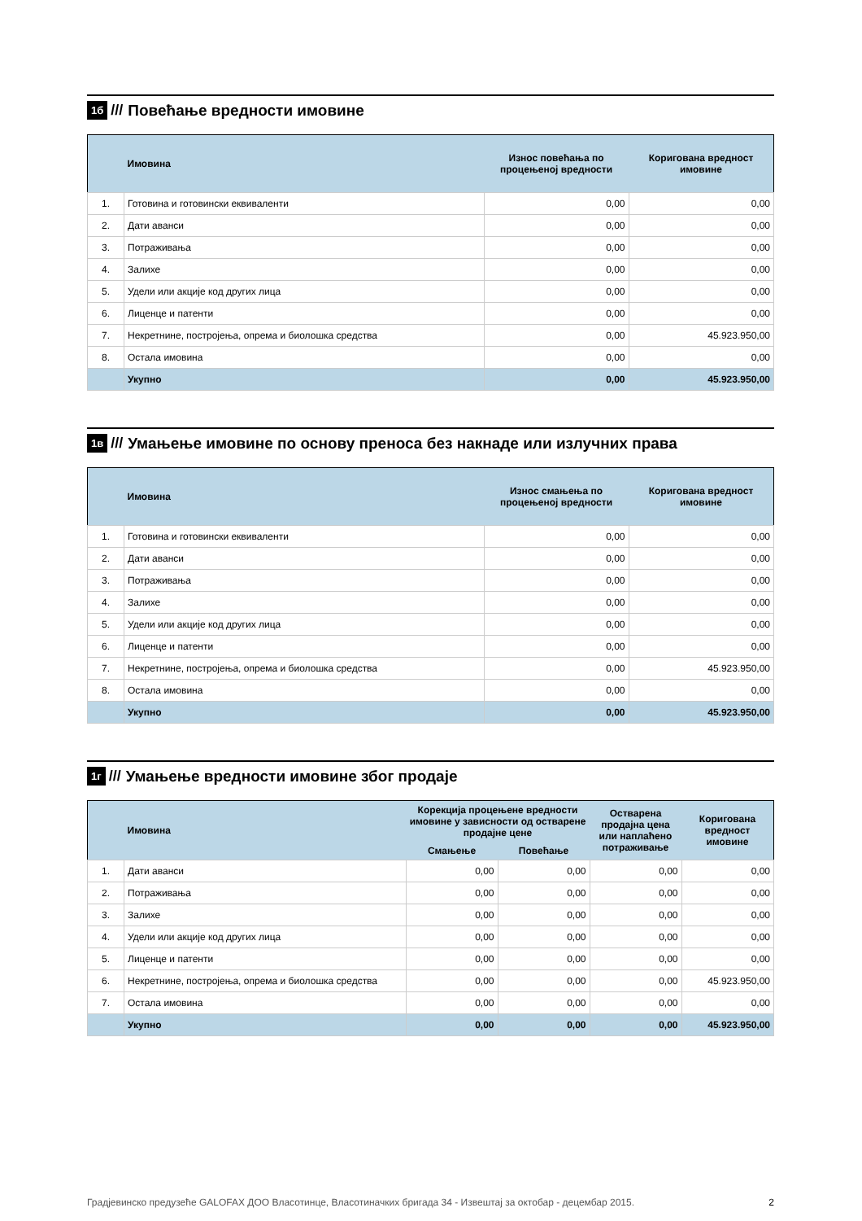1б /// Повећање вредности имовине
| | Имовина | Износ повећања по процењеној вредности | Коригована вредност имовине |
| --- | --- | --- | --- |
| 1. | Готовина и готовински еквиваленти | 0,00 | 0,00 |
| 2. | Дати аванси | 0,00 | 0,00 |
| 3. | Потраживања | 0,00 | 0,00 |
| 4. | Залихе | 0,00 | 0,00 |
| 5. | Удели или акције код других лица | 0,00 | 0,00 |
| 6. | Лиценце и патенти | 0,00 | 0,00 |
| 7. | Некретнине, постројења, опрема и биолошка средства | 0,00 | 45.923.950,00 |
| 8. | Остала имовина | 0,00 | 0,00 |
| | Укупно | 0,00 | 45.923.950,00 |
1в /// Умањење имовине по основу преноса без накнаде или излучних права
| | Имовина | Износ смањења по процењеној вредности | Коригована вредност имовине |
| --- | --- | --- | --- |
| 1. | Готовина и готовински еквиваленти | 0,00 | 0,00 |
| 2. | Дати аванси | 0,00 | 0,00 |
| 3. | Потраживања | 0,00 | 0,00 |
| 4. | Залихе | 0,00 | 0,00 |
| 5. | Удели или акције код других лица | 0,00 | 0,00 |
| 6. | Лиценце и патенти | 0,00 | 0,00 |
| 7. | Некретнине, постројења, опрема и биолошка средства | 0,00 | 45.923.950,00 |
| 8. | Остала имовина | 0,00 | 0,00 |
| | Укупно | 0,00 | 45.923.950,00 |
1г /// Умањење вредности имовине због продаје
| | Имовина | Корекција процењене вредности имовине у зависности од остварене продајне цене | | Остварена продајна цена или наплаћено потраживање | Коригована вредност имовине |
| --- | --- | --- | --- | --- | --- |
| | | Смањење | Повећање | | |
| 1. | Дати аванси | 0,00 | 0,00 | 0,00 | 0,00 |
| 2. | Потраживања | 0,00 | 0,00 | 0,00 | 0,00 |
| 3. | Залихе | 0,00 | 0,00 | 0,00 | 0,00 |
| 4. | Удели или акције код других лица | 0,00 | 0,00 | 0,00 | 0,00 |
| 5. | Лиценце и патенти | 0,00 | 0,00 | 0,00 | 0,00 |
| 6. | Некретнине, постројења, опрема и биолошка средства | 0,00 | 0,00 | 0,00 | 45.923.950,00 |
| 7. | Остала имовина | 0,00 | 0,00 | 0,00 | 0,00 |
| | Укупно | 0,00 | 0,00 | 0,00 | 45.923.950,00 |
Градјевинско предузеће GALOFAX ДОО Власотинце, Власотиначких бригада 34 - Извештај за октобар - децембар 2015. 2